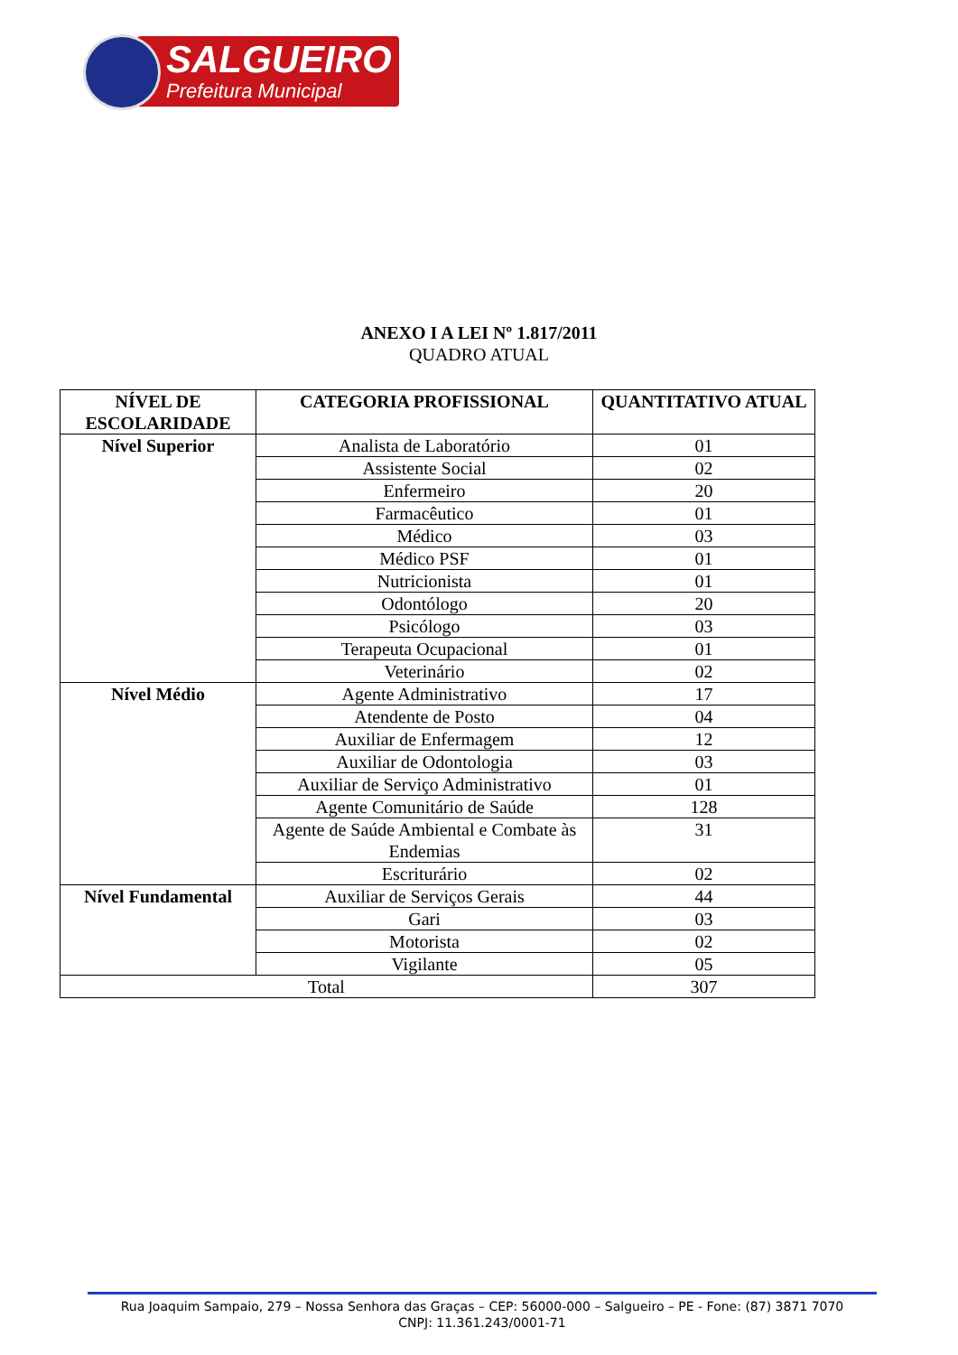SALGUEIRO
Prefeitura Municipal
ANEXO I A LEI Nº 1.817/2011
QUADRO ATUAL
| NÍVEL DE ESCOLARIDADE | CATEGORIA PROFISSIONAL | QUANTITATIVO ATUAL |
| --- | --- | --- |
| Nível Superior | Analista de Laboratório | 01 |
| | Assistente Social | 02 |
| | Enfermeiro | 20 |
| | Farmacêutico | 01 |
| | Médico | 03 |
| | Médico PSF | 01 |
| | Nutricionista | 01 |
| | Odontólogo | 20 |
| | Psicólogo | 03 |
| | Terapeuta Ocupacional | 01 |
| | Veterinário | 02 |
| Nível Médio | Agente Administrativo | 17 |
| | Atendente de Posto | 04 |
| | Auxiliar de Enfermagem | 12 |
| | Auxiliar de Odontologia | 03 |
| | Auxiliar de Serviço Administrativo | 01 |
| | Agente Comunitário de Saúde | 128 |
| | Agente de Saúde Ambiental e Combate às Endemias | 31 |
| | Escriturário | 02 |
| Nível Fundamental | Auxiliar de Serviços Gerais | 44 |
| | Gari | 03 |
| | Motorista | 02 |
| | Vigilante | 05 |
| Total | | 307 |
Rua Joaquim Sampaio, 279 – Nossa Senhora das Graças – CEP: 56000-000 – Salgueiro – PE - Fone: (87) 3871 7070
CNPJ: 11.361.243/0001-71